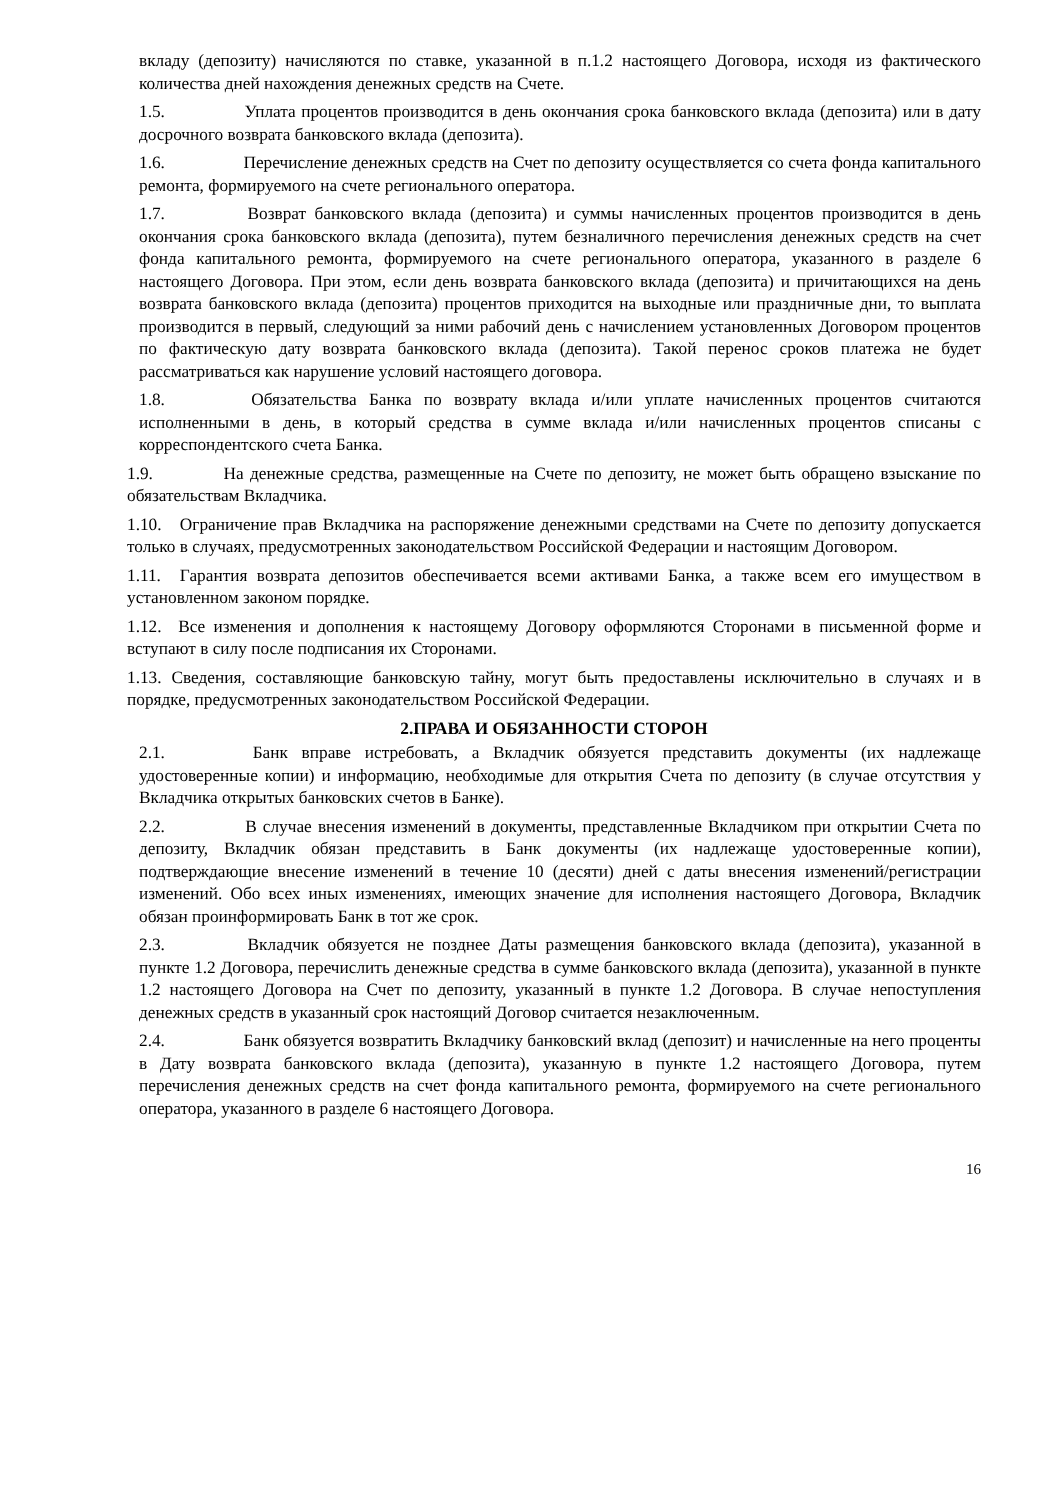вкладу (депозиту) начисляются по ставке, указанной в п.1.2 настоящего Договора, исходя из фактического количества дней нахождения денежных средств на Счете.
1.5. Уплата процентов производится в день окончания срока банковского вклада (депозита) или в дату досрочного возврата банковского вклада (депозита).
1.6. Перечисление денежных средств на Счет по депозиту осуществляется со счета фонда капитального ремонта, формируемого на счете регионального оператора.
1.7. Возврат банковского вклада (депозита) и суммы начисленных процентов производится в день окончания срока банковского вклада (депозита), путем безналичного перечисления денежных средств на счет фонда капитального ремонта, формируемого на счете регионального оператора, указанного в разделе 6 настоящего Договора. При этом, если день возврата банковского вклада (депозита) и причитающихся на день возврата банковского вклада (депозита) процентов приходится на выходные или праздничные дни, то выплата производится в первый, следующий за ними рабочий день с начислением установленных Договором процентов по фактическую дату возврата банковского вклада (депозита). Такой перенос сроков платежа не будет рассматриваться как нарушение условий настоящего договора.
1.8. Обязательства Банка по возврату вклада и/или уплате начисленных процентов считаются исполненными в день, в который средства в сумме вклада и/или начисленных процентов списаны с корреспондентского счета Банка.
1.9. На денежные средства, размещенные на Счете по депозиту, не может быть обращено взыскание по обязательствам Вкладчика.
1.10. Ограничение прав Вкладчика на распоряжение денежными средствами на Счете по депозиту допускается только в случаях, предусмотренных законодательством Российской Федерации и настоящим Договором.
1.11. Гарантия возврата депозитов обеспечивается всеми активами Банка, а также всем его имуществом в установленном законом порядке.
1.12. Все изменения и дополнения к настоящему Договору оформляются Сторонами в письменной форме и вступают в силу после подписания их Сторонами.
1.13. Сведения, составляющие банковскую тайну, могут быть предоставлены исключительно в случаях и в порядке, предусмотренных законодательством Российской Федерации.
2.ПРАВА И ОБЯЗАННОСТИ СТОРОН
2.1. Банк вправе истребовать, а Вкладчик обязуется представить документы (их надлежаще удостоверенные копии) и информацию, необходимые для открытия Счета по депозиту (в случае отсутствия у Вкладчика открытых банковских счетов в Банке).
2.2. В случае внесения изменений в документы, представленные Вкладчиком при открытии Счета по депозиту, Вкладчик обязан представить в Банк документы (их надлежаще удостоверенные копии), подтверждающие внесение изменений в течение 10 (десяти) дней с даты внесения изменений/регистрации изменений. Обо всех иных изменениях, имеющих значение для исполнения настоящего Договора, Вкладчик обязан проинформировать Банк в тот же срок.
2.3. Вкладчик обязуется не позднее Даты размещения банковского вклада (депозита), указанной в пункте 1.2 Договора, перечислить денежные средства в сумме банковского вклада (депозита), указанной в пункте 1.2 настоящего Договора на Счет по депозиту, указанный в пункте 1.2 Договора. В случае непоступления денежных средств в указанный срок настоящий Договор считается незаключенным.
2.4. Банк обязуется возвратить Вкладчику банковский вклад (депозит) и начисленные на него проценты в Дату возврата банковского вклада (депозита), указанную в пункте 1.2 настоящего Договора, путем перечисления денежных средств на счет фонда капитального ремонта, формируемого на счете регионального оператора, указанного в разделе 6 настоящего Договора.
16